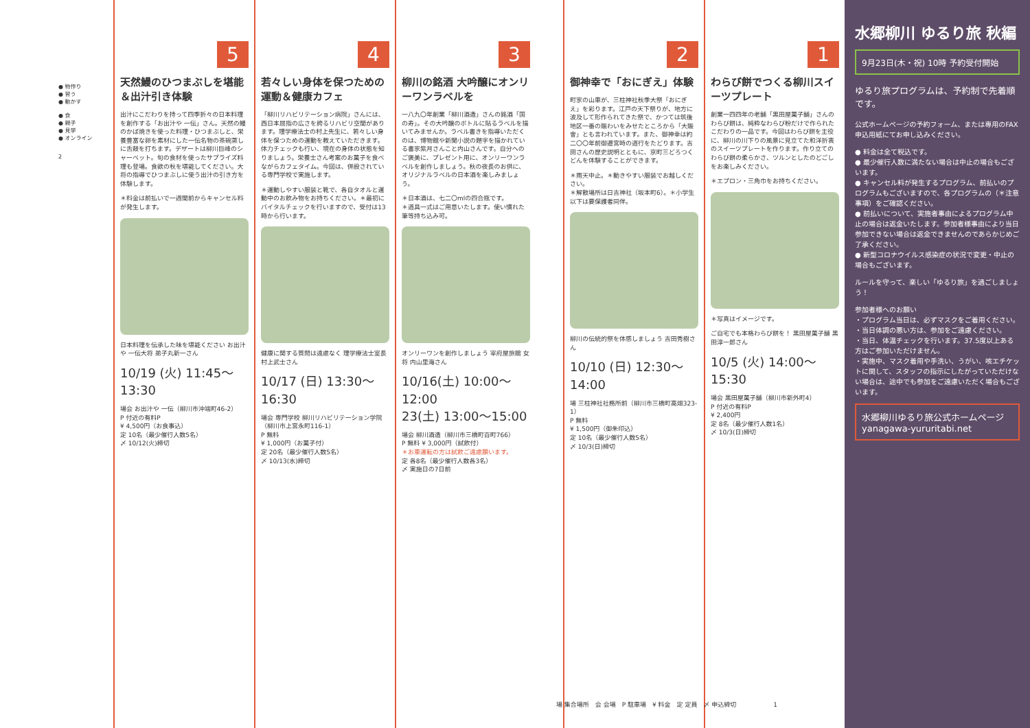水郷柳川 ゆるり旅 秋編
9月23日(木・祝) 10時 予約受付開始
ゆるり旅プログラムは、予約制で先着順です。
公式ホームページの予約フォーム、または専用のFAX申込用紙にてお申し込みください。
● 料金は全て税込です。
● 最少催行人数に満たない場合は中止の場合もございます。
● キャンセル料が発生するプログラム、前払いのプログラムもございますので、各プログラムの（＊注意事項）をご確認ください。
● 前払いについて、実施者事由によるプログラム中止の場合は返金いたします。参加者様事由により当日参加できない場合は返金できませんのであらかじめご了承ください。
● 新型コロナウイルス感染症の状況で変更・中止の場合もございます。
ルールを守って、楽しい「ゆるり旅」を過ごしましょう！
参加者様へのお願い
・プログラム当日は、必ずマスクをご着用ください。
・当日体調の悪い方は、参加をご遠慮ください。
・当日、体温チェックを行います。37.5度以上ある方はご参加いただけません。
・実施中、マスク着用や手洗い、うがい、咳エチケットに関して、スタッフの指示にしたがっていただけない場合は、途中でも参加をご遠慮いただく場合もございます。
水郷柳川ゆるり旅公式ホームページ
yanagawa-yururitabi.net
1
わらび餅でつくる柳川スイーツプレート
創業一四四年の老舗「黒田屋菓子舗」さんのわらび餅は、純粋なわらび粉だけで作られたこだわりの一品です。今回はわらび餅を主役に、柳川の川下りの風景に見立てた和洋折衷のスイーツプレートを作ります。作り立てのわらび餅の柔らかさ、ツルンとしたのどごしをお楽しみください。
＊エプロン・三角巾をお持ちください。
＊写真はイメージです。
ご自宅でも本格わらび餅を！ 黒田屋菓子舗 黒田淳一郎さん
10/5 (火) 14:00～15:30
場会 黒田屋菓子舗（柳川市新外町4）
P 付近の有料P
¥ 2,400円
定 8名（最少催行人数1名）
〆 10/3(日)締切
2
御神幸で「おにぎえ」体験
町家の山車が、三柱神社秋季大祭「おにぎえ」を彩ります。江戸の天下祭りが、地方に波及して形作られてきた祭で、かつては筑後地区一番の賑わいをみせたところから「大賑會」とも言われています。また、御神幸は約二〇〇年前御遷宮時の道行をたどります。吉田さんの歴史説明とともに、京町三どろつくどんを体験することができます。
＊雨天中止。＊動きやすい服装でお越しください。
＊解散場所は日吉神社（坂本町6）。＊小学生以下は要保護者同伴。
柳川の伝統的祭を体感しましょう 吉田秀樹さん
10/10 (日) 12:30～14:00
場 三柱神社社務所前（柳川市三橋町高畑323-1）
P 無料
¥ 1,500円（御朱印込）
定 10名（最少催行人数5名）
〆 10/3(日)締切
3
柳川の銘酒 大吟醸にオンリーワンラベルを
一八九〇年創業「柳川酒造」さんの銘酒「国の寿」。その大吟醸のボトルに貼るラベルを描いてみませんか。ラベル書きを指導いただくのは、博物館や新聞小説の題字を描かれている書家紫月さんこと内山さんです。自分へのご褒美に、プレゼント用に、オンリーワンラベルを創作しましょう。秋の夜長のお供に、オリジナルラベルの日本酒を楽しみましょう。
＊日本酒は、七二〇mlの四合瓶です。
＊道具一式はご用意いたします。使い慣れた筆等持ち込み可。
オンリーワンを創作しましょう 宰府屋旅館 女将 内山里海さん
10/16(土) 10:00～12:00
23(土) 13:00～15:00
場会 柳川酒造（柳川市三橋町百町766）
P 無料 ¥ 3,000円（試飲付）
＊お車運転の方は試飲ご遠慮願います。
定 各8名（最少催行人数各3名）
〆 実施日の7日前
4
若々しい身体を保つための運動＆健康カフェ
「柳川リハビリテーション病院」さんには、西日本屈指の広さを誇るリハビリ空間があります。理学療法士の村上先生に、若々しい身体を保つための運動を教えていただきます。体力チェックも行い、現在の身体の状態を知りましょう。栄養士さん考案のお菓子を食べながらカフェタイム。今回は、併設されている専門学校で実施します。
＊運動しやすい服装と靴で、各自タオルと運動中のお飲み物をお持ちください。＊最初にバイタルチェックを行いますので、受付は13時から行います。
健康に関する質問は遠慮なく 理学療法士室長 村上武士さん
10/17 (日) 13:30～16:30
場会 専門学校 柳川リハビリテーション学院（柳川市上宮永町116-1）
P 無料
¥ 1,000円（お菓子付）
定 20名（最少催行人数5名）
〆 10/13(水)締切
5
天然鰻のひつまぶしを堪能＆出汁引き体験
出汁にこだわりを持って四季折々の日本料理を創作する「お出汁や 一伝」さん。天然の鰻のかば焼きを使った料理・ひつまぶしと、栄養豊富な卵を素材にした一伝名物の茶碗蒸しに舌鼓を打ちます。デザートは柳川巨峰のシャーベット。旬の食材を使ったサプライズ料理も登場。食欲の秋を堪能してください。大将の指導でひつまぶしに使う出汁の引き方を体験します。
＊料金は前払いで一週間前からキャンセル料が発生します。
日本料理を伝承した味を堪能ください お出汁や 一伝大将 弟子丸新一さん
10/19 (火) 11:45～13:30
場会 お出汁や 一伝（柳川市沖端町46-2）
P 付近の有料P
¥ 4,500円（お食事込）
定 10名（最少催行人数5名）
〆 10/12(火)締切
● 物作り
● 習う
● 動かす
● 食
● 親子
● 見学
● オンライン
2
場 集合場所　会 会場　P 駐車場　¥ 料金　定 定員　〆 申込締切　　　　　　1